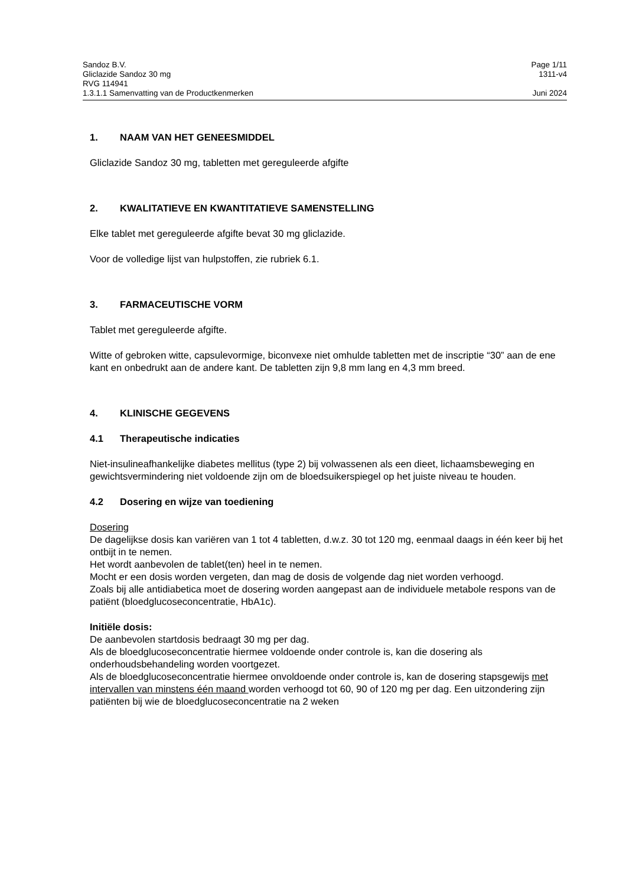Sandoz B.V. Page 1/11
Gliclazide Sandoz 30 mg 1311-v4
RVG 114941
1.3.1.1 Samenvatting van de Productkenmerken Juni 2024
1. NAAM VAN HET GENEESMIDDEL
Gliclazide Sandoz 30 mg, tabletten met gereguleerde afgifte
2. KWALITATIEVE EN KWANTITATIEVE SAMENSTELLING
Elke tablet met gereguleerde afgifte bevat 30 mg gliclazide.
Voor de volledige lijst van hulpstoffen, zie rubriek 6.1.
3. FARMACEUTISCHE VORM
Tablet met gereguleerde afgifte.
Witte of gebroken witte, capsulevormige, biconvexe niet omhulde tabletten met de inscriptie “30” aan de ene kant en onbedrukt aan de andere kant. De tabletten zijn 9,8 mm lang en 4,3 mm breed.
4. KLINISCHE GEGEVENS
4.1 Therapeutische indicaties
Niet-insulineafhankelijke diabetes mellitus (type 2) bij volwassenen als een dieet, lichaamsbeweging en gewichtsvermindering niet voldoende zijn om de bloedsuikerspiegel op het juiste niveau te houden.
4.2 Dosering en wijze van toediening
Dosering
De dagelijkse dosis kan variëren van 1 tot 4 tabletten, d.w.z. 30 tot 120 mg, eenmaal daags in één keer bij het ontbijt in te nemen.
Het wordt aanbevolen de tablet(ten) heel in te nemen.
Mocht er een dosis worden vergeten, dan mag de dosis de volgende dag niet worden verhoogd.
Zoals bij alle antidiabetica moet de dosering worden aangepast aan de individuele metabole respons van de patiënt (bloedglucoseconcentratie, HbA1c).
Initiële dosis:
De aanbevolen startdosis bedraagt 30 mg per dag.
Als de bloedglucoseconcentratie hiermee voldoende onder controle is, kan die dosering als onderhoudsbehandeling worden voortgezet.
Als de bloedglucoseconcentratie hiermee onvoldoende onder controle is, kan de dosering stapsgewijs met intervallen van minstens één maand worden verhoogd tot 60, 90 of 120 mg per dag. Een uitzondering zijn patiënten bij wie de bloedglucoseconcentratie na 2 weken